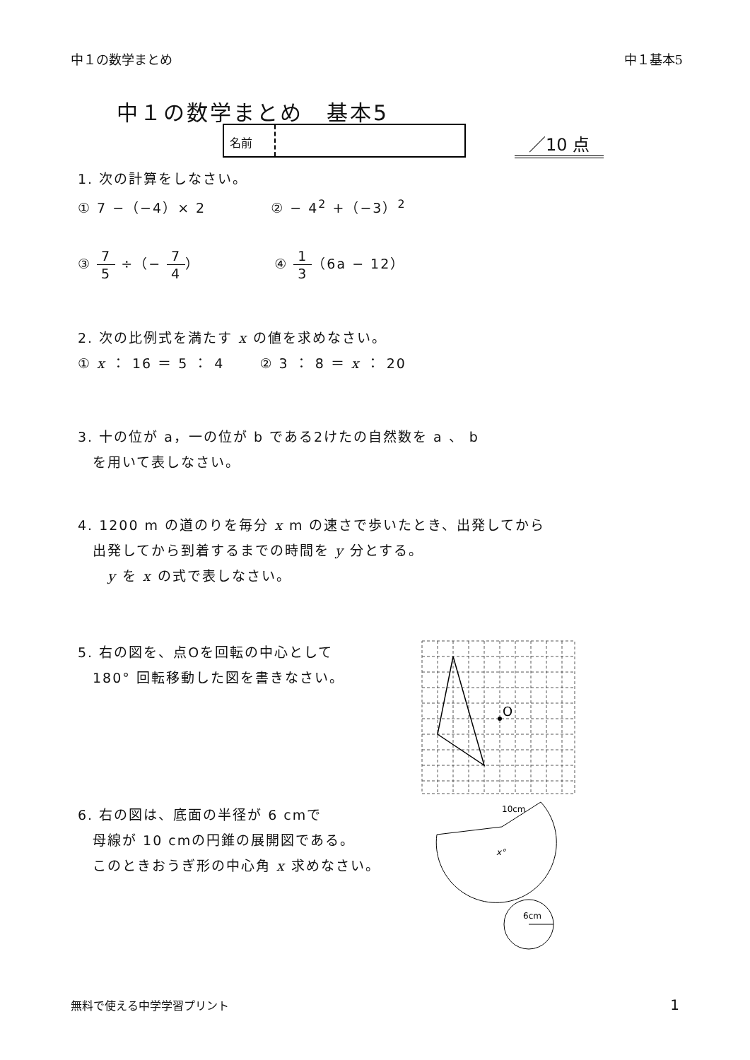中１の数学まとめ 中１基本5
中１の数学まとめ　基本5
名前
／10 点
1. 次の計算をしなさい。
① 7 −（−4）× 2 　　　　② − 4<sup>2</sup> +（−3）<sup>2</sup>
③ 7 5 ÷（− 7 4）　　　　　④ 1 3（6a − 12）
2. 次の比例式を満たす x の値を求めなさい。
① x ： 16 ＝ 5 ： 4 　　② 3 ： 8 ＝ x ： 20
3. 十の位が a，一の位が b である2けたの自然数を a 、 b
　を用いて表しなさい。
4. 1200 m の道のりを毎分 x m の速さで歩いたとき、出発してから
　出発してから到着するまでの時間を y 分とする。
　　y を x の式で表しなさい。
5. 右の図を、点Oを回転の中心として
　180° 回転移動した図を書きなさい。
6. 右の図は、底面の半径が 6 cmで
　母線が 10 cmの円錐の展開図である。
　このときおうぎ形の中心角 x 求めなさい。
O
10cm
x°
6cm
無料で使える中学学習プリント 1